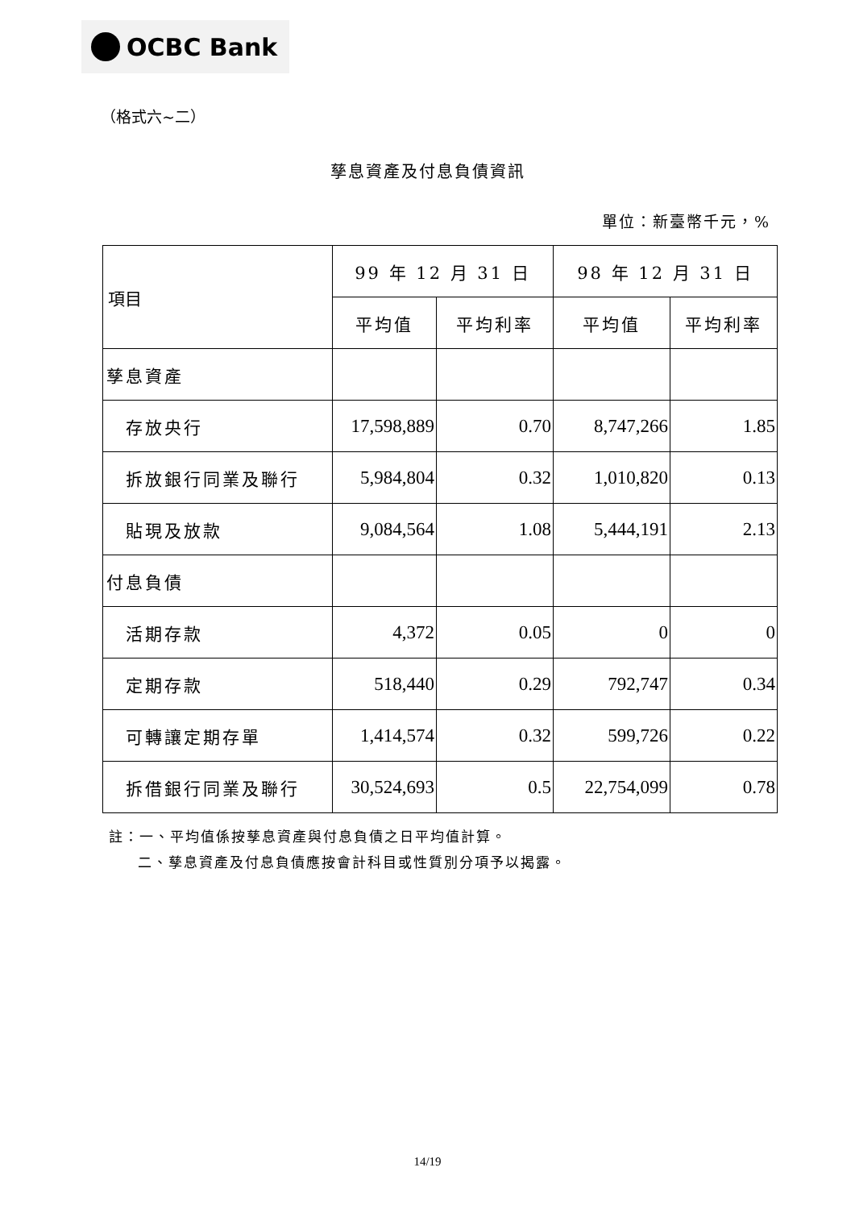OCBC Bank
（格式六~二）
孳息資產及付息負債資訊
單位：新臺幣千元，%
| 項目 | 99 年 12 月 31 日 | | 98 年 12 月 31 日 | |
| --- | --- | --- | --- | --- |
| | 平均值 | 平均利率 | 平均值 | 平均利率 |
| 孳息資產 | | | | |
| 存放央行 | 17,598,889 | 0.70 | 8,747,266 | 1.85 |
| 拆放銀行同業及聯行 | 5,984,804 | 0.32 | 1,010,820 | 0.13 |
| 貼現及放款 | 9,084,564 | 1.08 | 5,444,191 | 2.13 |
| 付息負債 | | | | |
| 活期存款 | 4,372 | 0.05 | 0 | 0 |
| 定期存款 | 518,440 | 0.29 | 792,747 | 0.34 |
| 可轉讓定期存單 | 1,414,574 | 0.32 | 599,726 | 0.22 |
| 拆借銀行同業及聯行 | 30,524,693 | 0.5 | 22,754,099 | 0.78 |
註：一、平均值係按孳息資產與付息負債之日平均值計算。
二、孳息資產及付息負債應按會計科目或性質別分項予以揭露。
14/19